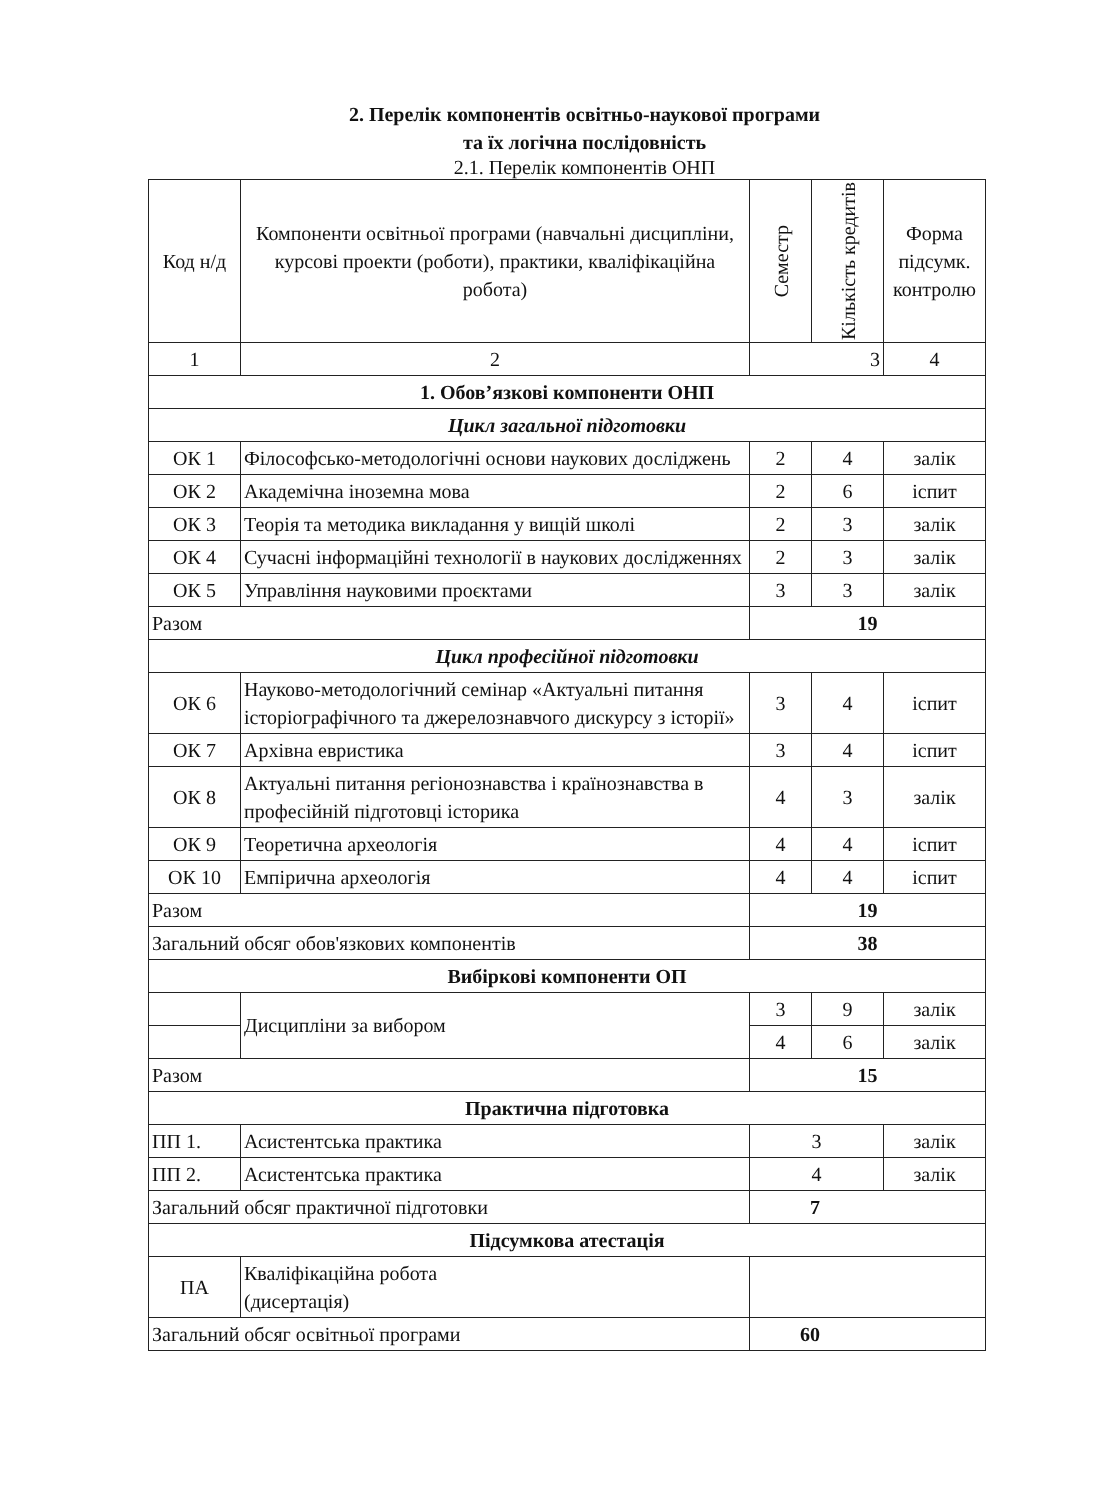2. Перелік компонентів освітньо-наукової програми
та їх логічна послідовність
2.1. Перелік компонентів ОНП
| Код н/д | Компоненти освітньої програми (навчальні дисципліни, курсові проекти (роботи), практики, кваліфікаційна робота) | Семестр | Кількість кредитів | Форма підсумк. контролю |
| --- | --- | --- | --- | --- |
| 1 | 2 | 3 | | 4 |
| 1. Обов’язкові компоненти ОНП | | | | |
| Цикл загальної підготовки | | | | |
| ОК 1 | Філософсько-методологічні основи наукових досліджень | 2 | 4 | залік |
| ОК 2 | Академічна іноземна мова | 2 | 6 | іспит |
| ОК 3 | Теорія та методика викладання у вищій школі | 2 | 3 | залік |
| ОК 4 | Сучасні інформаційні технології в наукових дослідженнях | 2 | 3 | залік |
| ОК 5 | Управління науковими проєктами | 3 | 3 | залік |
| Разом | | 19 | | |
| Цикл професійної підготовки | | | | |
| ОК 6 | Науково-методологічний семінар «Актуальні питання історіографічного та джерелознавчого дискурсу з історії» | 3 | 4 | іспит |
| ОК 7 | Архівна евристика | 3 | 4 | іспит |
| ОК 8 | Актуальні питання регіонознавства і країнознавства в професійній підготовці історика | 4 | 3 | залік |
| ОК 9 | Теоретична археологія | 4 | 4 | іспит |
| ОК 10 | Емпірична археологія | 4 | 4 | іспит |
| Разом | | 19 | | |
| Загальний обсяг обов'язкових компонентів | | 38 | | |
| Вибіркові компоненти ОП | | | | |
| | Дисципліни за вибором | 3 | 9 | залік |
| | | 4 | 6 | залік |
| Разом | | 15 | | |
| Практична підготовка | | | | |
| ПП 1. | Асистентська практика | 3 | | залік |
| ПП 2. | Асистентська практика | 4 | | залік |
| Загальний обсяг практичної підготовки | | 7 | | |
| Підсумкова атестація | | | | |
| ПА | Кваліфікаційна робота (дисертація) | | | |
| Загальний обсяг освітньої програми | | 60 | | |